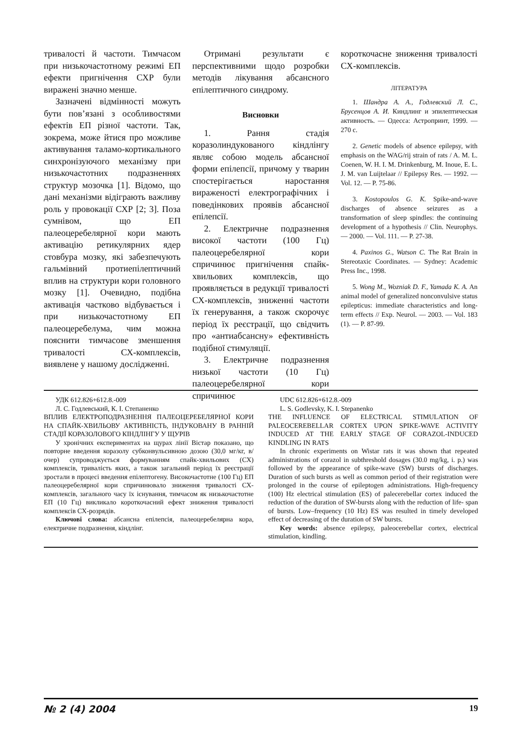тривалості й частоти. Тимчасом при низькочастотному режимі ЕП ефекти пригнічення СХР були виражені значно менше.
Зазначені відмінності можуть бути пов’язані з особливостями ефектів ЕП різної частоти. Так, зокрема, може йтися про можливе активування таламо-кортикального синхронізуючого механізму при низькочастотних подразненнях структур мозочка [1]. Відомо, що дані механізми відіграють важливу роль у провокації СХР [2; 3]. Поза сумнівом, що ЕП палеоцеребелярної кори мають активацію ретикулярних ядер стовбура мозку, які забезпечують гальмівний протиепілептичний вплив на структури кори головного мозку [1]. Очевидно, подібна активація частково відбувається і при низькочастотному ЕП палеоцеребелума, чим можна пояснити тимчасове зменшення тривалості СХ-комплексів, виявлене у нашому дослідженні.
Отримані результати є перспективними щодо розробки методів лікування абсансного епілептичного синдрому.
Висновки
1. Рання стадія коразолиндукованого кіндлінгу являє собою модель абсансної форми епілепсії, причому у тварин спостерігається наростання вираженості електрографічних і поведінкових проявів абсансної епілепсії.
2. Електричне подразнення високої частоти (100 Гц) палеоцеребелярної кори спричинює пригнічення спайк-хвильових комплексів, що проявляється в редукції тривалості СХ-комплексів, зниженні частоти їх генерування, а також скорочує період їх реєстрації, що свідчить про «антиабсансну» ефективність подібної стимуляції.
3. Електричне подразнення низької частоти (10 Гц) палеоцеребелярної кори спричинює
короткочасне зниження тривалості СХ-комплексів.
ЛІТЕРАТУРА
1. Шандра А. А., Годлевский Л. С., Брусенцов А. И. Киндлинг и эпилептическая активность. — Одесса: Астропринт, 1999. — 270 с.
2. Genetic models of absence epilepsy, with emphasis on the WAG/rij strain of rats / A. M. L. Coenen, W. H. I. M. Drinkenburg, M. Inoue, E. L. J. M. van Luijtelaar // Epilepsy Res. — 1992. — Vol. 12. — P. 75-86.
3. Kostopoulos G. K. Spike-and-wave discharges of absence seizures as a transformation of sleep spindles: the continuing development of a hypothesis // Clin. Neurophys. — 2000. — Vol. 111. — P. 27-38.
4. Paxinos G., Watson C. The Rat Brain in Stereotaxic Coordinates. — Sydney: Academic Press Inc., 1998.
5. Wong M., Wozniak D. F., Yamada K. A. An animal model of generalized nonconvulsive status epilepticus: immediate characteristics and long-term effects // Exp. Neurol. — 2003. — Vol. 183 (1). — P. 87-99.
УДК 612.826+612.8.-009
Л. С. Годлевський, К. І. Степаненко
ВПЛИВ ЕЛЕКТРОПОДРАЗНЕННЯ ПАЛЕОЦЕРЕБЕЛЯРНОЇ КОРИ НА СПАЙК-ХВИЛЬОВУ АКТИВНІСТЬ, ІНДУКОВАНУ В РАННІЙ СТАДІЇ КОРАЗОЛОВОГО КІНДЛІНГУ У ЩУРІВ
У хронічних експериментах на щурах лінії Вістар показано, що повторне введення коразолу субконвульсивною дозою (30,0 мг/кг, в/очер) супроводжується формуванням спайк-хвильових (СХ) комплексів, тривалість яких, а також загальний період їх реєстрації зростали в процесі введення епілептогену. Високочастотне (100 Гц) ЕП палеоцеребелярної кори спричинювало зниження тривалості СХ-комплексів, загального часу їх існування, тимчасом як низькочастотне ЕП (10 Гц) викликало короткочасний ефект зниження тривалості комплексів СХ-розрядів.
Ключові слова: абсансна епілепсія, палеоцеребелярна кора, електричне подразнення, кіндлінг.
UDC 612.826+612.8.-009
L. S. Godlevsky, K. I. Stepanenko
THE INFLUENCE OF ELECTRICAL STIMULATION OF PALEOCEREBELLAR CORTEX UPON SPIKE-WAVE ACTIVITY INDUCED AT THE EARLY STAGE OF CORAZOL-INDUCED KINDLING IN RATS
In chronic experiments on Wistar rats it was shown that repeated administrations of corazol in subthreshold dosages (30.0 mg/kg, i. p.) was followed by the appearance of spike-wave (SW) bursts of discharges. Duration of such bursts as well as common period of their registration were prolonged in the course of epileptogen administrations. High-frequency (100) Hz electrical stimulation (ES) of palecerebellar cortex induced the reduction of the duration of SW-bursts along with the reduction of life- span of bursts. Low–frequency (10 Hz) ES was resulted in timely developed effect of decreasing of the duration of SW bursts.
Key words: absence epilepsy, paleocerebellar cortex, electrical stimulation, kindling.
№ 2 (4) 2004 19